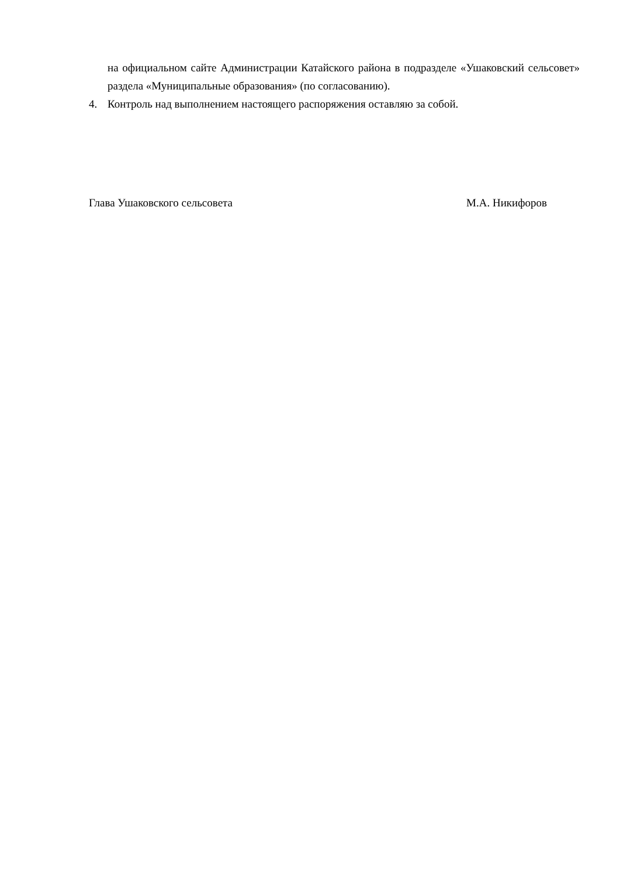на официальном сайте Администрации Катайского района в подразделе «Ушаковский сельсовет» раздела «Муниципальные образования» (по согласованию).
4. Контроль над выполнением настоящего распоряжения оставляю за собой.
Глава Ушаковского сельсовета М.А. Никифоров